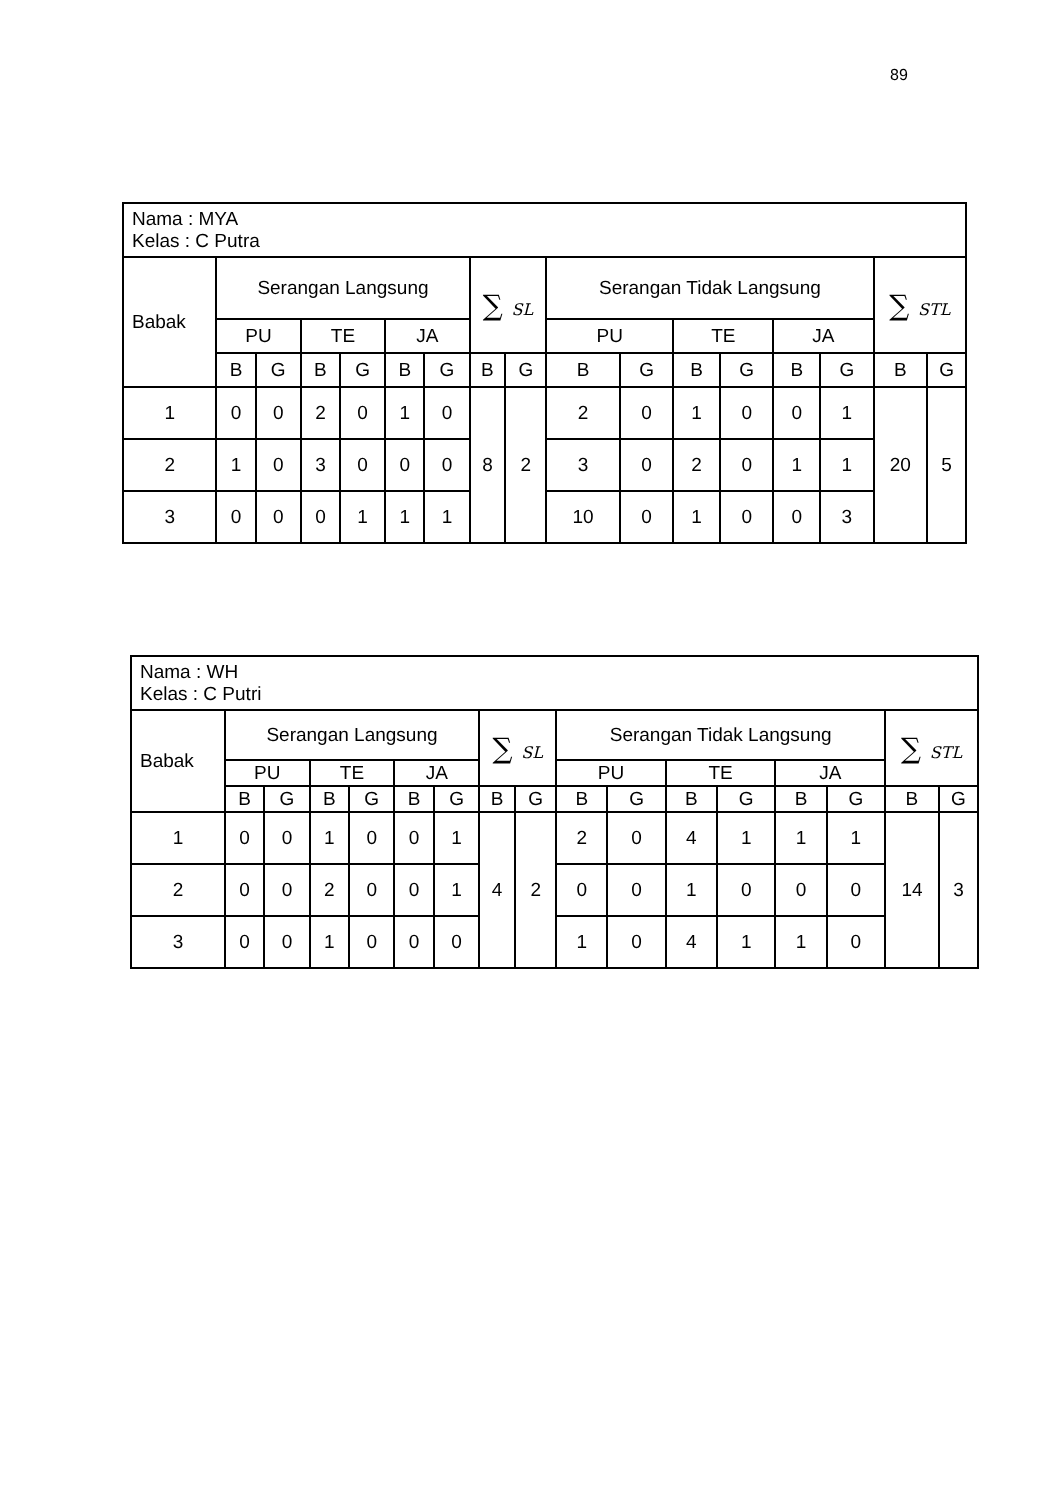89
| Nama : MYA Kelas : C Putra | | | | | | | | | | | | | | | | |
| Babak | Serangan Langsung | | | | | | ∑ SL | | Serangan Tidak Langsung | | | | | | ∑ STL | |
| | PU | | TE | | JA | | | | PU | | TE | | JA | | | |
| | B | G | B | G | B | G | B | G | B | G | B | G | B | G | B | G |
| 1 | 0 | 0 | 2 | 0 | 1 | 0 | 8 | 2 | 2 | 0 | 1 | 0 | 0 | 1 | 20 | 5 |
| 2 | 1 | 0 | 3 | 0 | 0 | 0 | | | 3 | 0 | 2 | 0 | 1 | 1 | | |
| 3 | 0 | 0 | 0 | 1 | 1 | 1 | | | 10 | 0 | 1 | 0 | 0 | 3 | | |
| Nama : WH Kelas : C Putri | | | | | | | | | | | | | | | | |
| Babak | Serangan Langsung | | | | | | ∑ SL | | Serangan Tidak Langsung | | | | | | ∑ STL | |
| | PU | | TE | | JA | | | | PU | | TE | | JA | | | |
| | B | G | B | G | B | G | B | G | B | G | B | G | B | G | B | G |
| 1 | 0 | 0 | 1 | 0 | 0 | 1 | 4 | 2 | 2 | 0 | 4 | 1 | 1 | 1 | 14 | 3 |
| 2 | 0 | 0 | 2 | 0 | 0 | 1 | | | 0 | 0 | 1 | 0 | 0 | 0 | | |
| 3 | 0 | 0 | 1 | 0 | 0 | 0 | | | 1 | 0 | 4 | 1 | 1 | 0 | | |